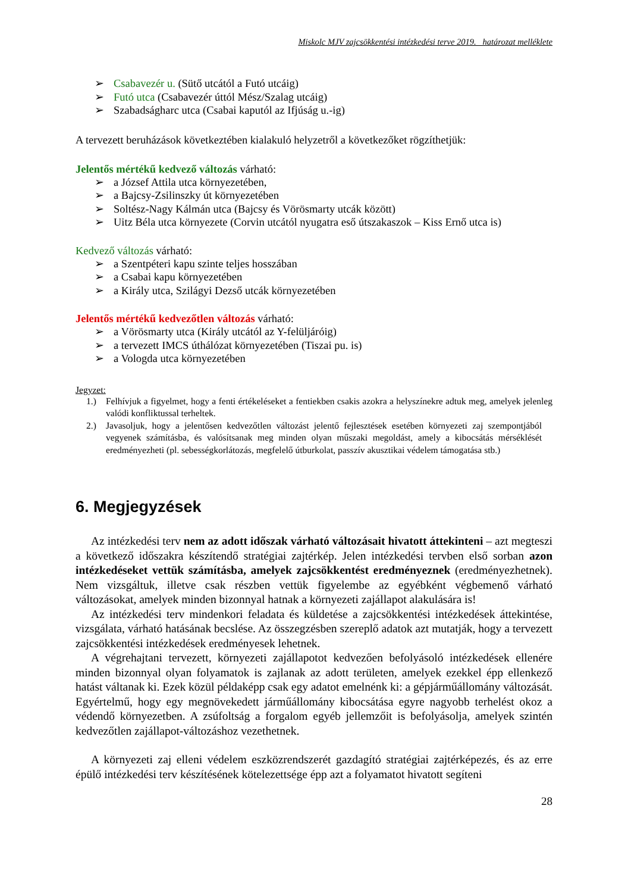Miskolc MJV zajcsökkentési intézkedési terve 2019. határozat melléklete
➢ Csabavezér u. (Sütő utcától a Futó utcáig)
➢ Futó utca (Csabavezér úttól Mész/Szalag utcáig)
➢ Szabadságharc utca (Csabai kaputól az Ifjúság u.-ig)
A tervezett beruházások következtében kialakuló helyzetről a következőket rögzíthetjük:
Jelentős mértékű kedvező változás várható:
➢ a József Attila utca környezetében,
➢ a Bajcsy-Zsilinszky út környezetében
➢ Soltész-Nagy Kálmán utca (Bajcsy és Vörösmarty utcák között)
➢ Uitz Béla utca környezete (Corvin utcától nyugatra eső útszakaszok – Kiss Ernő utca is)
Kedvező változás várható:
➢ a Szentpéteri kapu szinte teljes hosszában
➢ a Csabai kapu környezetében
➢ a Király utca, Szilágyi Dezső utcák környezetében
Jelentős mértékű kedvezőtlen változás várható:
➢ a Vörösmarty utca (Király utcától az Y-felüljáróig)
➢ a tervezett IMCS úthálózat környezetében (Tiszai pu. is)
➢ a Vologda utca környezetében
Jegyzet:
1.) Felhívjuk a figyelmet, hogy a fenti értékeléseket a fentiekben csakis azokra a helyszínekre adtuk meg, amelyek jelenleg valódi konfliktussal terheltek.
2.) Javasoljuk, hogy a jelentősen kedvezőtlen változást jelentő fejlesztések esetében környezeti zaj szempontjából vegyenek számításba, és valósítsanak meg minden olyan műszaki megoldást, amely a kibocsátás mérséklését eredményezheti (pl. sebességkorlátozás, megfelelő útburkolat, passzív akusztikai védelem támogatása stb.)
6. Megjegyzések
Az intézkedési terv nem az adott időszak várható változásait hivatott áttekinteni – azt megteszi a következő időszakra készítendő stratégiai zajtérkép. Jelen intézkedési tervben első sorban azon intézkedéseket vettük számításba, amelyek zajcsökkentést eredményeznek (eredményezhetnek). Nem vizsgáltuk, illetve csak részben vettük figyelembe az egyébként végbemenő várható változásokat, amelyek minden bizonnyal hatnak a környezeti zajállapot alakulására is!
Az intézkedési terv mindenkori feladata és küldetése a zajcsökkentési intézkedések áttekintése, vizsgálata, várható hatásának becslése. Az összegzésben szereplő adatok azt mutatják, hogy a tervezett zajcsökkentési intézkedések eredményesek lehetnek.
A végrehajtani tervezett, környezeti zajállapotot kedvezően befolyásoló intézkedések ellenére minden bizonnyal olyan folyamatok is zajlanak az adott területen, amelyek ezekkel épp ellenkező hatást váltanak ki. Ezek közül példaképp csak egy adatot emelnénk ki: a gépjárműállomány változását. Egyértelmű, hogy egy megnövekedett járműállomány kibocsátása egyre nagyobb terhelést okoz a védendő környezetben. A zsúfoltság a forgalom egyéb jellemzőit is befolyásolja, amelyek szintén kedvezőtlen zajállapot-változáshoz vezethetnek.
A környezeti zaj elleni védelem eszközrendszerét gazdagító stratégiai zajtérképezés, és az erre épülő intézkedési terv készítésének kötelezettsége épp azt a folyamatot hivatott segíteni
28